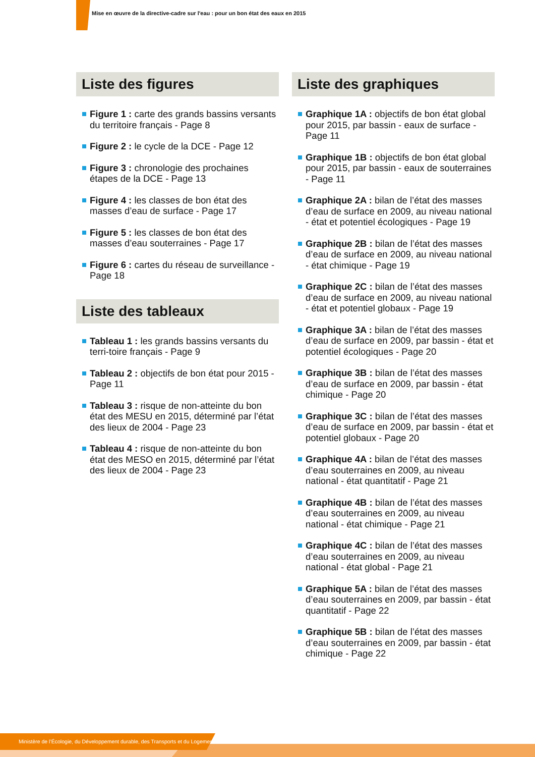Mise en œuvre de la directive-cadre sur l'eau : pour un bon état des eaux en 2015
Liste des figures
Figure 1 : carte des grands bassins versants du territoire français - Page 8
Figure 2 : le cycle de la DCE - Page 12
Figure 3 : chronologie des prochaines étapes de la DCE - Page 13
Figure 4 : les classes de bon état des masses d’eau de surface - Page 17
Figure 5 : les classes de bon état des masses d’eau souterraines - Page 17
Figure 6 : cartes du réseau de surveillance - Page 18
Liste des tableaux
Tableau 1 : les grands bassins versants du terri-toire français - Page 9
Tableau 2 : objectifs de bon état pour 2015 - Page 11
Tableau 3 : risque de non-atteinte du bon état des MESU en 2015, déterminé par l’état des lieux de 2004 - Page 23
Tableau 4 : risque de non-atteinte du bon état des MESO en 2015, déterminé par l’état des lieux de 2004 - Page 23
Liste des graphiques
Graphique 1A : objectifs de bon état global pour 2015, par bassin - eaux de surface - Page 11
Graphique 1B : objectifs de bon état global pour 2015, par bassin - eaux de souterraines - Page 11
Graphique 2A : bilan de l’état des masses d’eau de surface en 2009, au niveau national - état et potentiel écologiques - Page 19
Graphique 2B : bilan de l’état des masses d’eau de surface en 2009, au niveau national - état chimique - Page 19
Graphique 2C : bilan de l’état des masses d’eau de surface en 2009, au niveau national - état et potentiel globaux - Page 19
Graphique 3A : bilan de l’état des masses d’eau de surface en 2009, par bassin - état et potentiel écologiques - Page 20
Graphique 3B : bilan de l’état des masses d’eau de surface en 2009, par bassin - état chimique - Page 20
Graphique 3C : bilan de l’état des masses d’eau de surface en 2009, par bassin - état et potentiel globaux - Page 20
Graphique 4A : bilan de l’état des masses d’eau souterraines en 2009, au niveau national - état quantitatif - Page 21
Graphique 4B : bilan de l’état des masses d’eau souterraines en 2009, au niveau national - état chimique - Page 21
Graphique 4C : bilan de l’état des masses d’eau souterraines en 2009, au niveau national - état global - Page 21
Graphique 5A : bilan de l’état des masses d’eau souterraines en 2009, par bassin - état quantitatif - Page 22
Graphique 5B : bilan de l’état des masses d’eau souterraines en 2009, par bassin - état chimique - Page 22
Ministère de l’Écologie, du Développement durable, des Transports et du Logement